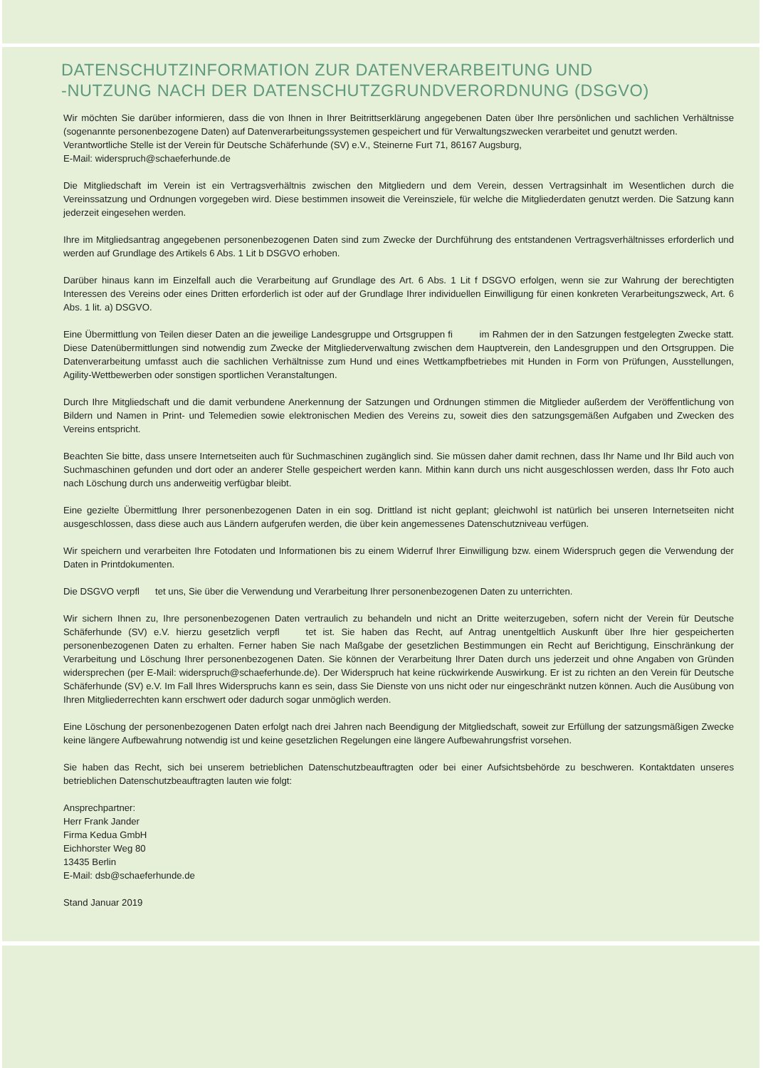DATENSCHUTZINFORMATION ZUR DATENVERARBEITUNG UND
-NUTZUNG NACH DER DATENSCHUTZGRUNDVERORDNUNG (DSGVO)
Wir möchten Sie darüber informieren, dass die von Ihnen in Ihrer Beitrittserklärung angegebenen Daten über Ihre persönlichen und sachlichen Verhältnisse (sogenannte personenbezogene Daten) auf Datenverarbeitungssystemen gespeichert und für Verwaltungszwecken verarbeitet und genutzt werden.
Verantwortliche Stelle ist der Verein für Deutsche Schäferhunde (SV) e.V., Steinerne Furt 71, 86167 Augsburg,
E-Mail: widerspruch@schaeferhunde.de
Die Mitgliedschaft im Verein ist ein Vertragsverhältnis zwischen den Mitgliedern und dem Verein, dessen Vertragsinhalt im Wesentlichen durch die Vereinssatzung und Ordnungen vorgegeben wird. Diese bestimmen insoweit die Vereinsziele, für welche die Mitgliederdaten genutzt werden. Die Satzung kann jederzeit eingesehen werden.
Ihre im Mitgliedsantrag angegebenen personenbezogenen Daten sind zum Zwecke der Durchführung des entstandenen Vertragsverhältnisses erforderlich und werden auf Grundlage des Artikels 6 Abs. 1 Lit b DSGVO erhoben.
Darüber hinaus kann im Einzelfall auch die Verarbeitung auf Grundlage des Art. 6 Abs. 1 Lit f DSGVO erfolgen, wenn sie zur Wahrung der berechtigten Interessen des Vereins oder eines Dritten erforderlich ist oder auf der Grundlage Ihrer individuellen Einwilligung für einen konkreten Verarbeitungszweck, Art. 6 Abs. 1 lit. a) DSGVO.
Eine Übermittlung von Teilen dieser Daten an die jeweilige Landesgruppe und Ortsgruppen fi im Rahmen der in den Satzungen festgelegten Zwecke statt. Diese Datenübermittlungen sind notwendig zum Zwecke der Mitgliederverwaltung zwischen dem Hauptverein, den Landesgruppen und den Ortsgruppen. Die Datenverarbeitung umfasst auch die sachlichen Verhältnisse zum Hund und eines Wettkampfbetriebes mit Hunden in Form von Prüfungen, Ausstellungen, Agility-Wettbewerben oder sonstigen sportlichen Veranstaltungen.
Durch Ihre Mitgliedschaft und die damit verbundene Anerkennung der Satzungen und Ordnungen stimmen die Mitglieder außerdem der Veröffentlichung von Bildern und Namen in Print- und Telemedien sowie elektronischen Medien des Vereins zu, soweit dies den satzungsgemäßen Aufgaben und Zwecken des Vereins entspricht.
Beachten Sie bitte, dass unsere Internetseiten auch für Suchmaschinen zugänglich sind. Sie müssen daher damit rechnen, dass Ihr Name und Ihr Bild auch von Suchmaschinen gefunden und dort oder an anderer Stelle gespeichert werden kann. Mithin kann durch uns nicht ausgeschlossen werden, dass Ihr Foto auch nach Löschung durch uns anderweitig verfügbar bleibt.
Eine gezielte Übermittlung Ihrer personenbezogenen Daten in ein sog. Drittland ist nicht geplant; gleichwohl ist natürlich bei unseren Internetseiten nicht ausgeschlossen, dass diese auch aus Ländern aufgerufen werden, die über kein angemessenes Datenschutzniveau verfügen.
Wir speichern und verarbeiten Ihre Fotodaten und Informationen bis zu einem Widerruf Ihrer Einwilligung bzw. einem Widerspruch gegen die Verwendung der Daten in Printdokumenten.
Die DSGVO verpfl tet uns, Sie über die Verwendung und Verarbeitung Ihrer personenbezogenen Daten zu unterrichten.
Wir sichern Ihnen zu, Ihre personenbezogenen Daten vertraulich zu behandeln und nicht an Dritte weiterzugeben, sofern nicht der Verein für Deutsche Schäferhunde (SV) e.V. hierzu gesetzlich verpfl tet ist. Sie haben das Recht, auf Antrag unentgeltlich Auskunft über Ihre hier gespeicherten personenbezogenen Daten zu erhalten. Ferner haben Sie nach Maßgabe der gesetzlichen Bestimmungen ein Recht auf Berichtigung, Einschränkung der Verarbeitung und Löschung Ihrer personenbezogenen Daten. Sie können der Verarbeitung Ihrer Daten durch uns jederzeit und ohne Angaben von Gründen widersprechen (per E-Mail: widerspruch@schaeferhunde.de). Der Widerspruch hat keine rückwirkende Auswirkung. Er ist zu richten an den Verein für Deutsche Schäferhunde (SV) e.V. Im Fall Ihres Widerspruchs kann es sein, dass Sie Dienste von uns nicht oder nur eingeschränkt nutzen können. Auch die Ausübung von Ihren Mitgliederrechten kann erschwert oder dadurch sogar unmöglich werden.
Eine Löschung der personenbezogenen Daten erfolgt nach drei Jahren nach Beendigung der Mitgliedschaft, soweit zur Erfüllung der satzungsmäßigen Zwecke keine längere Aufbewahrung notwendig ist und keine gesetzlichen Regelungen eine längere Aufbewahrungsfrist vorsehen.
Sie haben das Recht, sich bei unserem betrieblichen Datenschutzbeauftragten oder bei einer Aufsichtsbehörde zu beschweren. Kontaktdaten unseres betrieblichen Datenschutzbeauftragten lauten wie folgt:
Ansprechpartner:
Herr Frank Jander
Firma Kedua GmbH
Eichhorster Weg 80
13435 Berlin
E-Mail: dsb@schaeferhunde.de
Stand Januar 2019